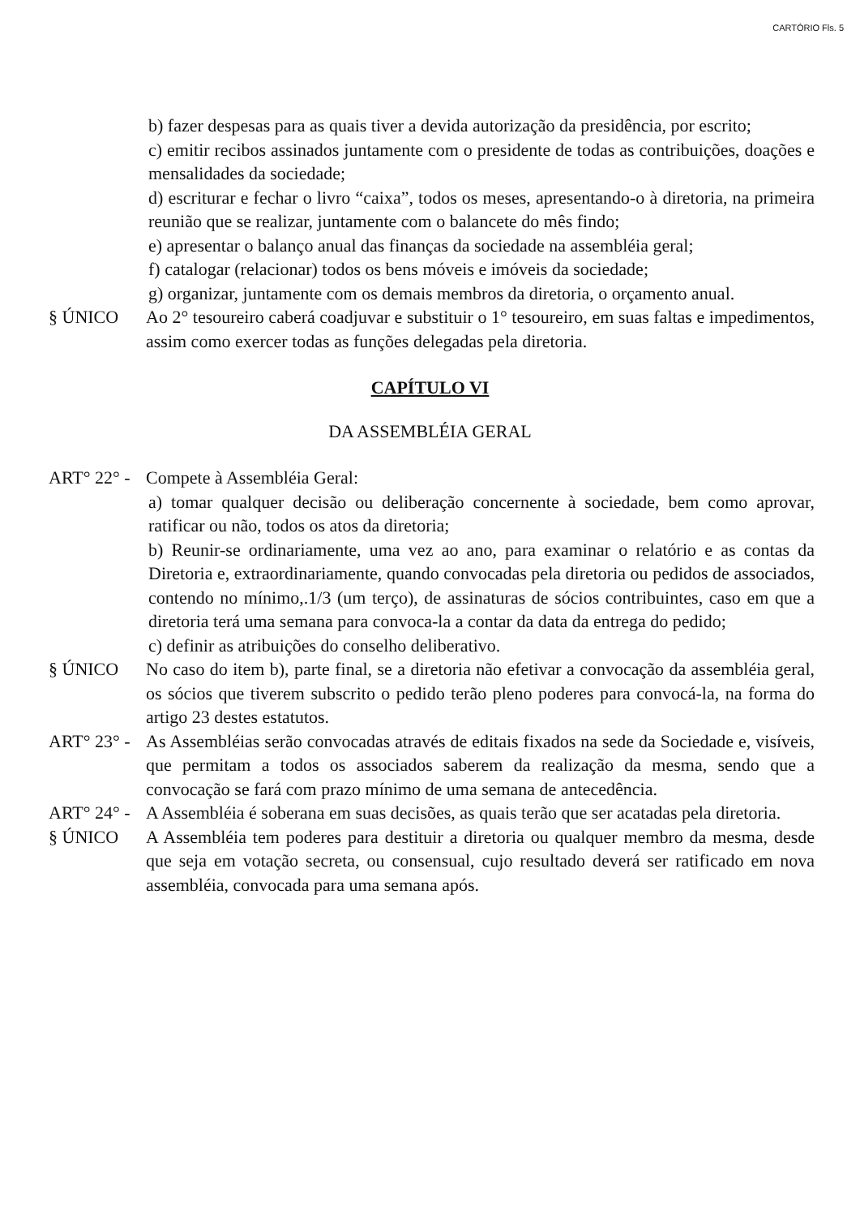CARTÓRIO Fls. 5
b) fazer despesas para as quais tiver a devida autorização da presidência, por escrito;
c) emitir recibos assinados juntamente com o presidente de todas as contribuições, doações e mensalidades da sociedade;
d) escriturar e fechar o livro “caixa”, todos os meses, apresentando-o à diretoria, na primeira reunião que se realizar, juntamente com o balancete do mês findo;
e) apresentar o balanço anual das finanças da sociedade na assembléia geral;
f) catalogar (relacionar) todos os bens móveis e imóveis da sociedade;
g) organizar, juntamente com os demais membros da diretoria, o orçamento anual.
§ ÚNICO Ao 2° tesoureiro caberá coadjuvar e substituir o 1° tesoureiro, em suas faltas e impedimentos, assim como exercer todas as funções delegadas pela diretoria.
CAPÍTULO VI
DA ASSEMBLÉIA GERAL
ART° 22° - Compete à Assembléia Geral:
a) tomar qualquer decisão ou deliberação concernente à sociedade, bem como aprovar, ratificar ou não, todos os atos da diretoria;
b) Reunir-se ordinariamente, uma vez ao ano, para examinar o relatório e as contas da Diretoria e, extraordinariamente, quando convocadas pela diretoria ou pedidos de associados, contendo no mínimo,.1/3 (um terço), de assinaturas de sócios contribuintes, caso em que a diretoria terá uma semana para convoca-la a contar da data da entrega do pedido;
c) definir as atribuições do conselho deliberativo.
§ ÚNICO No caso do item b), parte final, se a diretoria não efetivar a convocação da assembléia geral, os sócios que tiverem subscrito o pedido terão pleno poderes para convocá-la, na forma do artigo 23 destes estatutos.
ART° 23° - As Assembléias serão convocadas através de editais fixados na sede da Sociedade e, visíveis, que permitam a todos os associados saberem da realização da mesma, sendo que a convocação se fará com prazo mínimo de uma semana de antecedência.
ART° 24° - A Assembléia é soberana em suas decisões, as quais terão que ser acatadas pela diretoria.
§ ÚNICO A Assembléia tem poderes para destituir a diretoria ou qualquer membro da mesma, desde que seja em votação secreta, ou consensual, cujo resultado deverá ser ratificado em nova assembléia, convocada para uma semana após.